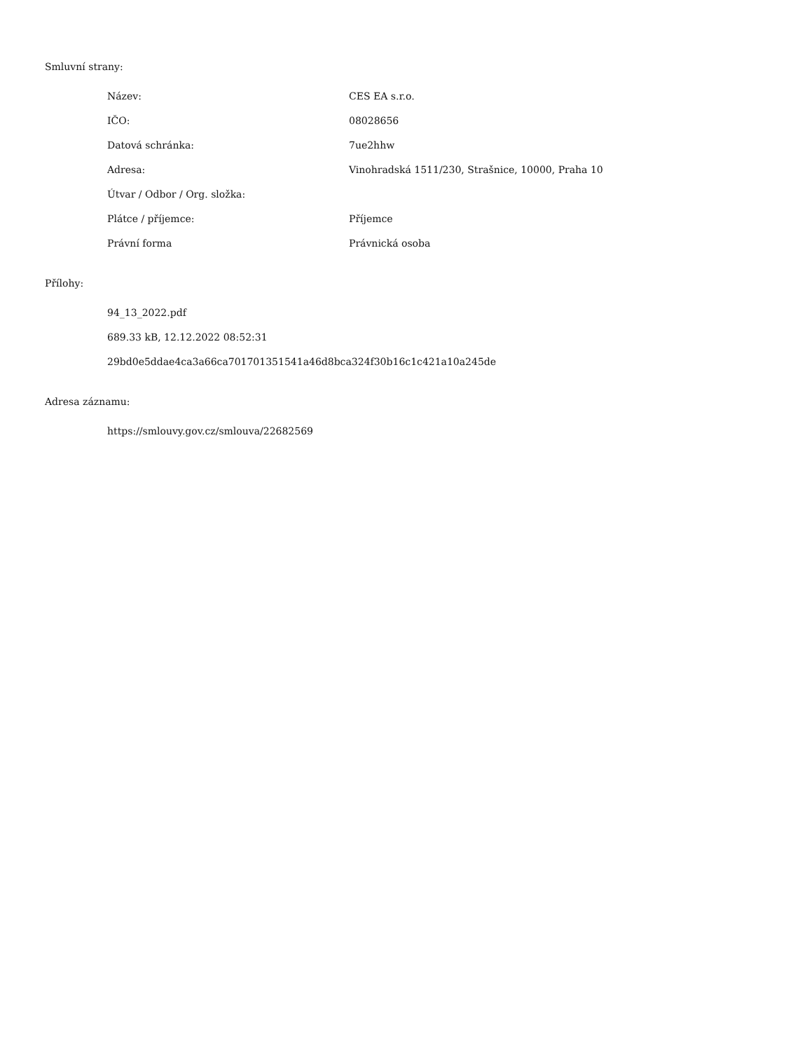Smluvní strany:
| Název: | CES EA s.r.o. |
| IČO: | 08028656 |
| Datová schránka: | 7ue2hhw |
| Adresa: | Vinohradská 1511/230, Strašnice, 10000, Praha 10 |
| Útvar / Odbor / Org. složka: | |
| Plátce / příjemce: | Příjemce |
| Právní forma | Právnická osoba |
Přílohy:
94_13_2022.pdf
689.33 kB, 12.12.2022 08:52:31
29bd0e5ddae4ca3a66ca701701351541a46d8bca324f30b16c1c421a10a245de
Adresa záznamu:
https://smlouvy.gov.cz/smlouva/22682569